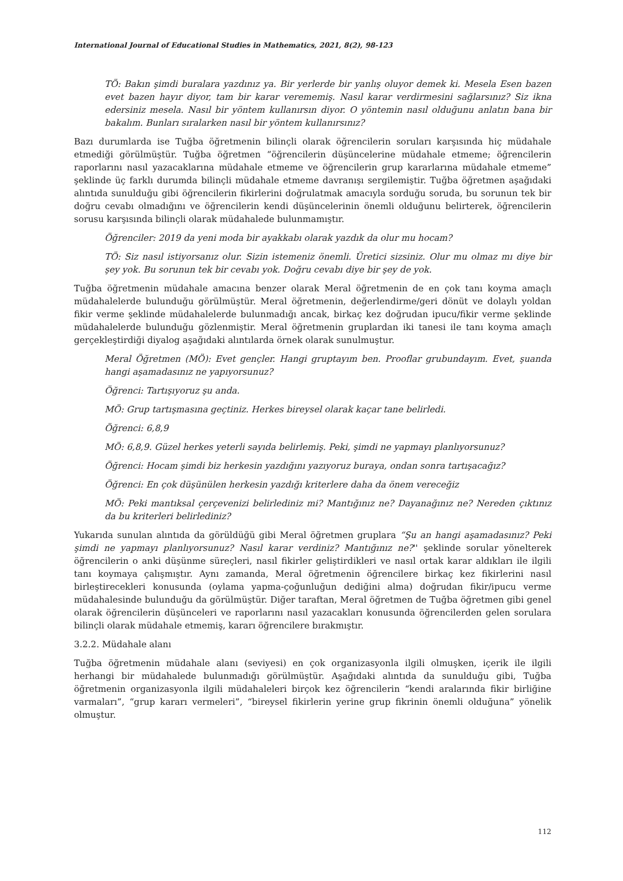International Journal of Educational Studies in Mathematics, 2021, 8(2), 98-123
TÖ: Bakın şimdi buralara yazdınız ya. Bir yerlerde bir yanlış oluyor demek ki. Mesela Esen bazen evet bazen hayır diyor, tam bir karar verememiş. Nasıl karar verdirmesini sağlarsınız? Siz ikna edersiniz mesela. Nasıl bir yöntem kullanırsın diyor. O yöntemin nasıl olduğunu anlatın bana bir bakalım. Bunları sıralarken nasıl bir yöntem kullanırsınız?
Bazı durumlarda ise Tuğba öğretmenin bilinçli olarak öğrencilerin soruları karşısında hiç müdahale etmediği görülmüştür. Tuğba öğretmen “öğrencilerin düşüncelerine müdahale etmeme; öğrencilerin raporlarını nasıl yazacaklarına müdahale etmeme ve öğrencilerin grup kararlarına müdahale etmeme” şeklinde üç farklı durumda bilinçli müdahale etmeme davranışı sergilemiştir. Tuğba öğretmen aşağıdaki alıntıda sunulduğu gibi öğrencilerin fikirlerini doğrulatmak amacıyla sorduğu soruda, bu sorunun tek bir doğru cevabı olmadığını ve öğrencilerin kendi düşüncelerinin önemli olduğunu belirterek, öğrencilerin sorusu karşısında bilinçli olarak müdahalede bulunmamıştır.
Öğrenciler: 2019 da yeni moda bir ayakkabı olarak yazdık da olur mu hocam?
TÖ: Siz nasıl istiyorsanız olur. Sizin istemeniz önemli. Üretici sizsiniz. Olur mu olmaz mı diye bir şey yok. Bu sorunun tek bir cevabı yok. Doğru cevabı diye bir şey de yok.
Tuğba öğretmenin müdahale amacına benzer olarak Meral öğretmenin de en çok tanı koyma amaçlı müdahalelerde bulunduğu görülmüştür. Meral öğretmenin, değerlendirme/geri dönüt ve dolaylı yoldan fikir verme şeklinde müdahalelerde bulunmadığı ancak, birkaç kez doğrudan ipucu/fikir verme şeklinde müdahalelerde bulunduğu gözlenmiştir. Meral öğretmenin gruplardan iki tanesi ile tanı koyma amaçlı gerçekleştirdiği diyalog aşağıdaki alıntılarda örnek olarak sunulmuştur.
Meral Öğretmen (MÖ): Evet gençler. Hangi gruptayım ben. Prooflar grubundayım. Evet, şuanda hangi aşamadasınız ne yapıyorsunuz?
Öğrenci: Tartışıyoruz şu anda.
MÖ: Grup tartışmasına geçtiniz. Herkes bireysel olarak kaçar tane belirledi.
Öğrenci: 6,8,9
MÖ: 6,8,9. Güzel herkes yeterli sayıda belirlemiş. Peki, şimdi ne yapmayı planlıyorsunuz?
Öğrenci: Hocam şimdi biz herkesin yazdığını yazıyoruz buraya, ondan sonra tartışacağız?
Öğrenci: En çok düşünülen herkesin yazdığı kriterlere daha da önem vereceğiz
MÖ: Peki mantıksal çerçevenizi belirlediniz mi? Mantığınız ne? Dayanağınız ne? Nereden çıktınız da bu kriterleri belirlediniz?
Yukarıda sunulan alıntıda da görüldüğü gibi Meral öğretmen gruplara “Şu an hangi aşamadasınız? Peki şimdi ne yapmayı planlıyorsunuz? Nasıl karar verdiniz? Mantığınız ne?'' şeklinde sorular yönelterek öğrencilerin o anki düşünme süreçleri, nasıl fikirler geliştirdikleri ve nasıl ortak karar aldıkları ile ilgili tanı koymaya çalışmıştır. Aynı zamanda, Meral öğretmenin öğrencilere birkaç kez fikirlerini nasıl birleştirecekleri konusunda (oylama yapma-çoğunluğun dediğini alma) doğrudan fikir/ipucu verme müdahalesinde bulunduğu da görülmüştür. Diğer taraftan, Meral öğretmen de Tuğba öğretmen gibi genel olarak öğrencilerin düşünceleri ve raporlarını nasıl yazacakları konusunda öğrencilerden gelen sorulara bilinçli olarak müdahale etmemiş, kararı öğrencilere bırakmıştır.
3.2.2. Müdahale alanı
Tuğba öğretmenin müdahale alanı (seviyesi) en çok organizasyonla ilgili olmuşken, içerik ile ilgili herhangi bir müdahalede bulunmadığı görülmüştür. Aşağıdaki alıntıda da sunulduğu gibi, Tuğba öğretmenin organizasyonla ilgili müdahaleleri birçok kez öğrencilerin “kendi aralarında fikir birliğine varmaları”, “grup kararı vermeleri”, “bireysel fikirlerin yerine grup fikrinin önemli olduğuna” yönelik olmuştur.
112